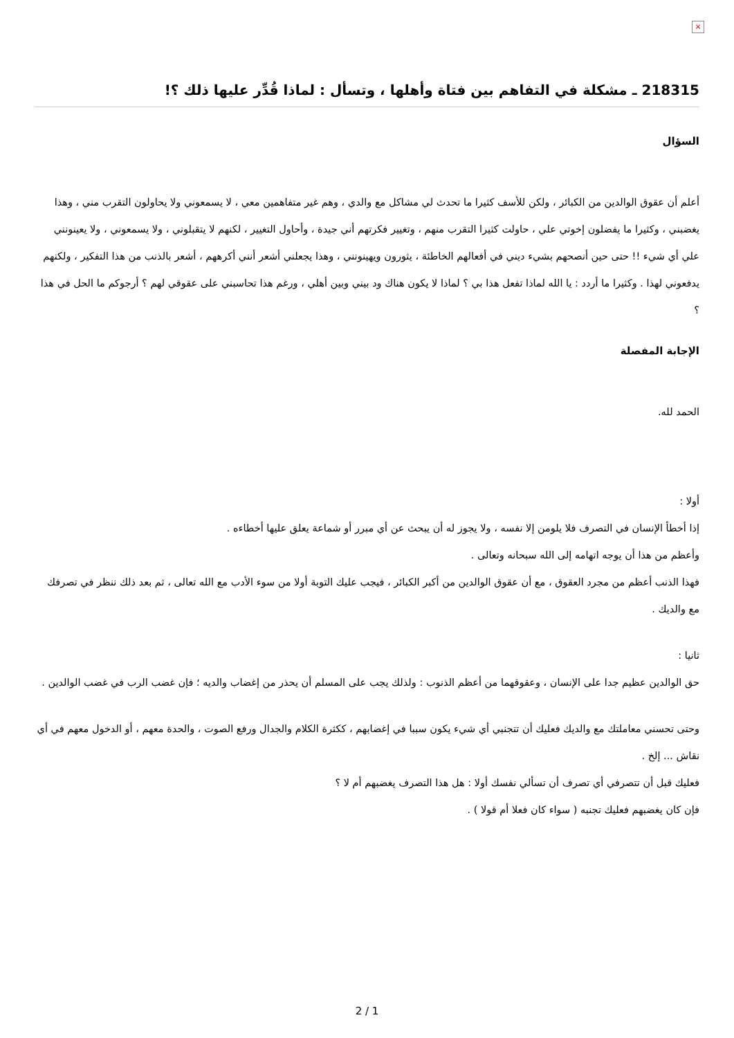×
218315 ـ مشكلة في التفاهم بين فتاة وأهلها ، وتسأل : لماذا قُدِّر عليها ذلك ؟!
السؤال
أعلم أن عقوق الوالدين من الكبائر ، ولكن للأسف كثيرا ما تحدث لي مشاكل مع والدي ، وهم غير متفاهمين معي ، لا يسمعوني ولا يحاولون التقرب مني ، وهذا يغضبني ، وكثيرا ما يفضلون إخوتي علي ، حاولت كثيرا التقرب منهم ، وتغيير فكرتهم أني جيدة ، وأحاول التغيير ، لكنهم لا يتقبلوني ، ولا يسمعوني ، ولا يعينونني علي أي شيء !! حتى حين أنصحهم بشيء ديني في أفعالهم الخاطئة ، يثورون ويهينونني ، وهذا يجعلني أشعر أنني أكرههم ، أشعر بالذنب من هذا التفكير ، ولكنهم يدفعوني لهذا . وكثيرا ما أردد : يا الله لماذا تفعل هذا بي ؟ لماذا لا يكون هناك ود بيني وبين أهلي ، ورغم هذا تحاسبني على عقوقي لهم ؟ أرجوكم ما الحل في هذا ؟
الإجابة المفصلة
الحمد لله.
أولا :
إذا أخطأ الإنسان في التصرف فلا يلومن إلا نفسه ، ولا يجوز له أن يبحث عن أي مبرر أو شماعة يعلق عليها أخطاءه .
وأعظم من هذا أن يوجه اتهامه إلى الله سبحانه وتعالى .
فهذا الذنب أعظم من مجرد العقوق ، مع أن عقوق الوالدين من أكبر الكبائر ، فيجب عليك التوبة أولا من سوء الأدب مع الله تعالى ، ثم بعد ذلك ننظر في تصرفك مع والديك .
ثانيا :
حق الوالدين عظيم جدا على الإنسان ، وعقوقهما من أعظم الذنوب : ولذلك يجب على المسلم أن يحذر من إغضاب والديه ؛ فإن غضب الرب في غضب الوالدين .
وحتى تحسني معاملتك مع والديك فعليك أن تتجنبي أي شيء يكون سببا في إغضابهم ، ككثرة الكلام والجدال ورفع الصوت ، والحدة معهم ، أو الدخول معهم في أي نقاش ... إلخ .
فعليك قبل أن تتصرفي أي تصرف أن تسألي نفسك أولا : هل هذا التصرف يغضبهم أم لا ؟
فإن كان يغضبهم فعليك تجنبه ( سواء كان فعلا أم قولا ) .
2 / 1